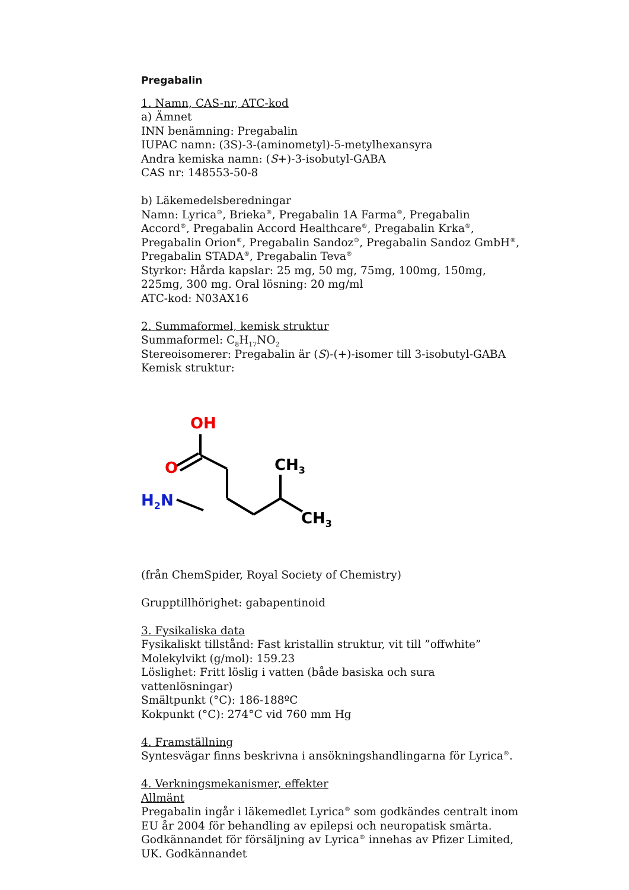Pregabalin
1. Namn, CAS-nr, ATC-kod
a) Ämnet
INN benämning: Pregabalin
IUPAC namn: (3S)-3-(aminometyl)-5-metylhexansyra
Andra kemiska namn: (S+)-3-isobutyl-GABA
CAS nr: 148553-50-8
b) Läkemedelsberedningar
Namn: Lyrica<sup>®</sup>, Brieka<sup>®</sup>, Pregabalin 1A Farma<sup>®</sup>, Pregabalin Accord<sup>®</sup>, Pregabalin Accord Healthcare<sup>®</sup>, Pregabalin Krka<sup>®</sup>, Pregabalin Orion<sup>®</sup>, Pregabalin Sandoz<sup>®</sup>, Pregabalin Sandoz GmbH<sup>®</sup>, Pregabalin STADA<sup>®</sup>, Pregabalin Teva<sup>®</sup>
Styrkor: Hårda kapslar: 25 mg, 50 mg, 75mg, 100mg, 150mg, 225mg, 300 mg. Oral lösning: 20 mg/ml
ATC-kod: N03AX16
2. Summaformel, kemisk struktur
Summaformel: C<sub>8</sub>H<sub>17</sub>NO<sub>2</sub>
Stereoisomerer: Pregabalin är (S)-(+)-isomer till 3-isobutyl-GABA
Kemisk struktur:
OH
O
H2N
CH3
CH3
(från ChemSpider, Royal Society of Chemistry)
Grupptillhörighet: gabapentinoid
3. Fysikaliska data
Fysikaliskt tillstånd: Fast kristallin struktur, vit till ”offwhite”
Molekylvikt (g/mol): 159.23
Löslighet: Fritt löslig i vatten (både basiska och sura vattenlösningar)
Smältpunkt (°C): 186-188ºC
Kokpunkt (°C): 274°C vid 760 mm Hg
4. Framställning
Syntesvägar finns beskrivna i ansökningshandlingarna för Lyrica<sup>®</sup>.
4. Verkningsmekanismer, effekter
Allmänt
Pregabalin ingår i läkemedlet Lyrica<sup>®</sup> som godkändes centralt inom EU år 2004 för behandling av epilepsi och neuropatisk smärta. Godkännandet för försäljning av Lyrica<sup>®</sup> innehas av Pfizer Limited, UK. Godkännandet